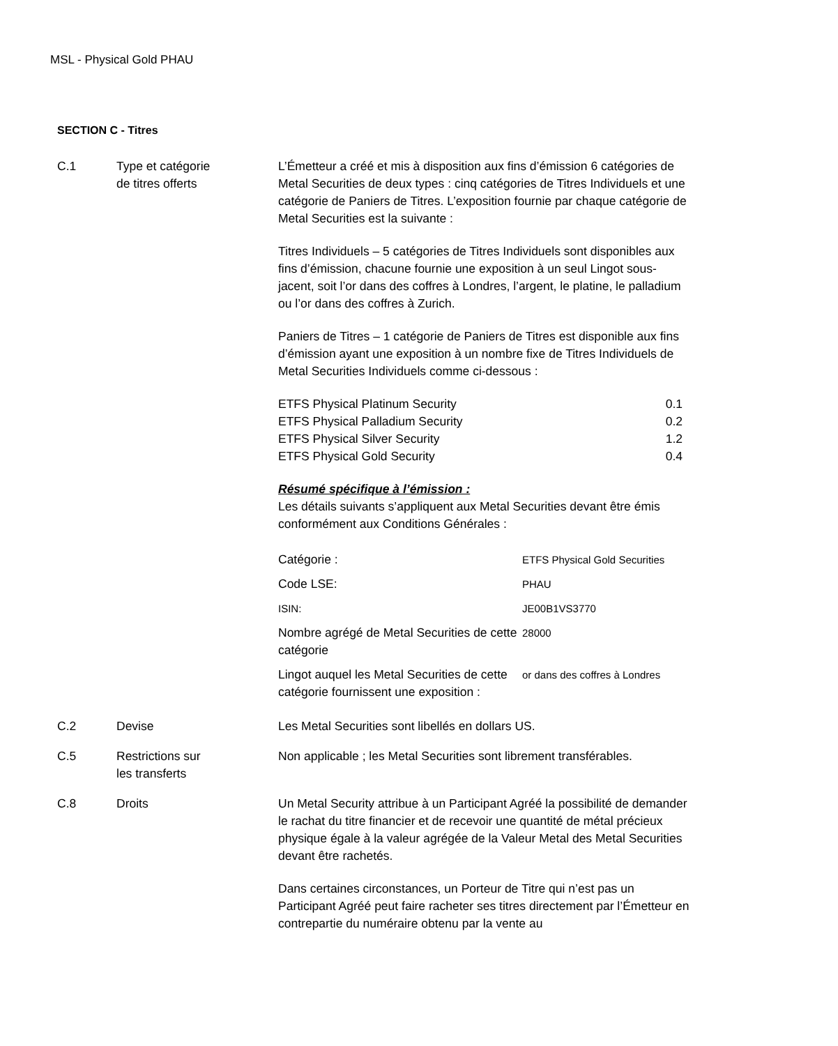MSL - Physical Gold PHAU
SECTION C - Titres
C.1 Type et catégorie
de titres offerts
L’Émetteur a créé et mis à disposition aux fins d’émission 6 catégories de Metal Securities de deux types : cinq catégories de Titres Individuels et une catégorie de Paniers de Titres. L’exposition fournie par chaque catégorie de Metal Securities est la suivante :
Titres Individuels – 5 catégories de Titres Individuels sont disponibles aux fins d’émission, chacune fournie une exposition à un seul Lingot sous-jacent, soit l’or dans des coffres à Londres, l’argent, le platine, le palladium ou l’or dans des coffres à Zurich.
Paniers de Titres – 1 catégorie de Paniers de Titres est disponible aux fins d’émission ayant une exposition à un nombre fixe de Titres Individuels de Metal Securities Individuels comme ci-dessous :
| ETFS Physical Platinum Security | 0.1 |
| ETFS Physical Palladium Security | 0.2 |
| ETFS Physical Silver Security | 1.2 |
| ETFS Physical Gold Security | 0.4 |
Résumé spécifique à l’émission :
Les détails suivants s’appliquent aux Metal Securities devant être émis conformément aux Conditions Générales :
| Catégorie : | ETFS Physical Gold Securities |
| Code LSE: | PHAU |
| ISIN: | JE00B1VS3770 |
| Nombre agrégé de Metal Securities de cette catégorie | 28000 |
| Lingot auquel les Metal Securities de cette catégorie fournissent une exposition : | or dans des coffres à Londres |
C.2 Devise Les Metal Securities sont libellés en dollars US.
C.5 Restrictions sur
les transferts
Non applicable ; les Metal Securities sont librement transférables.
C.8 Droits Un Metal Security attribue à un Participant Agréé la possibilité de demander le rachat du titre financier et de recevoir une quantité de métal précieux physique égale à la valeur agrégée de la Valeur Metal des Metal Securities devant être rachetés.
Dans certaines circonstances, un Porteur de Titre qui n’est pas un Participant Agréé peut faire racheter ses titres directement par l’Émetteur en contrepartie du numéraire obtenu par la vente au